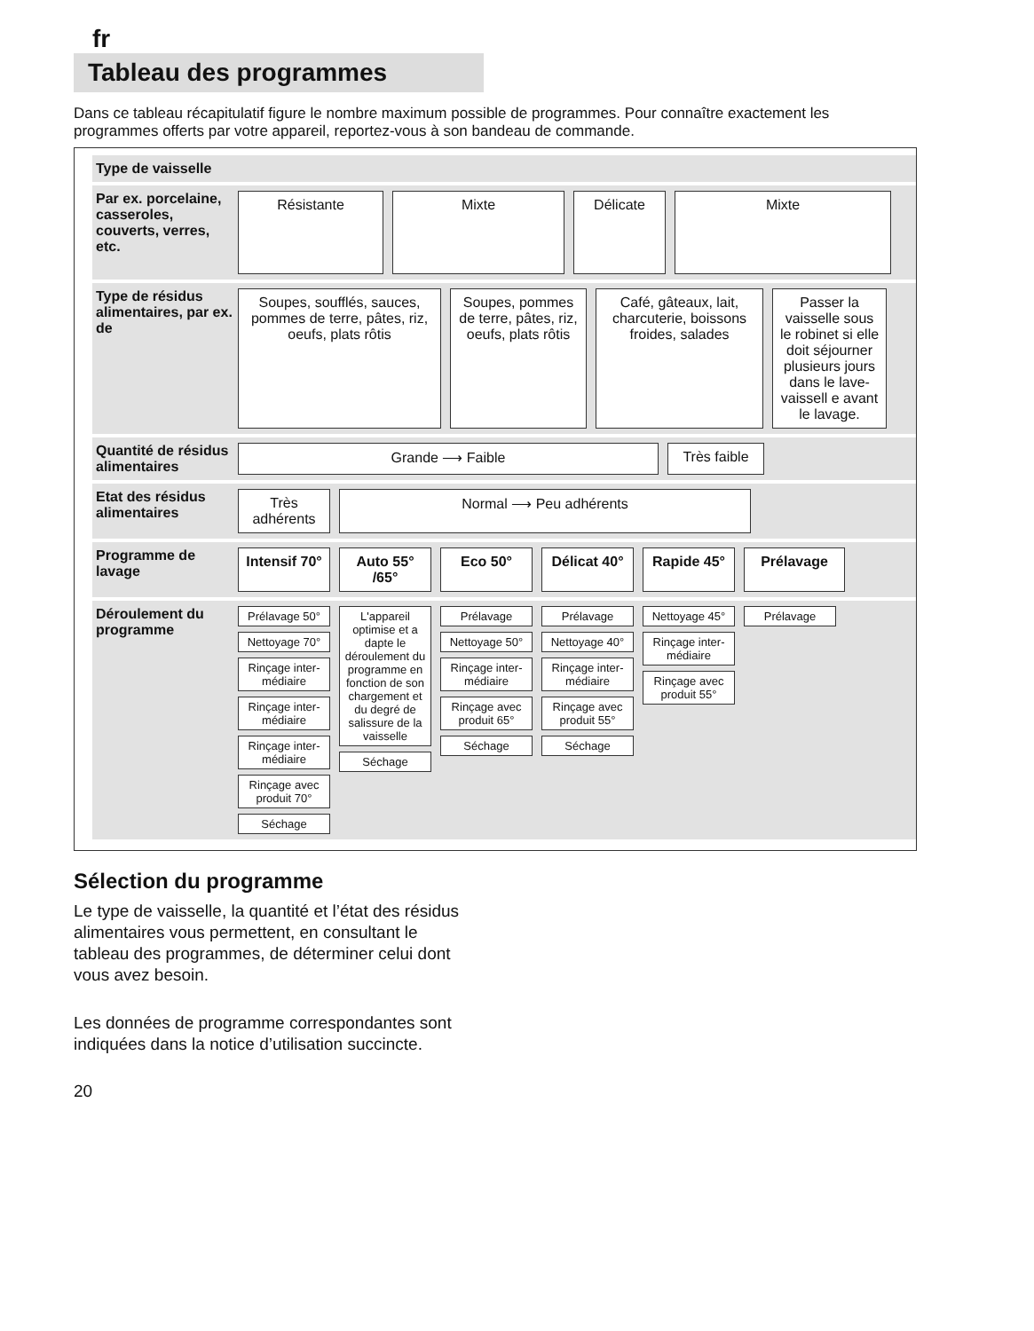fr
Tableau des programmes
Dans ce tableau récapitulatif figure le nombre maximum possible de programmes. Pour connaître exactement les programmes offerts par votre appareil, reportez-vous à son bandeau de commande.
Type de vaisselle
Par ex. porcelaine, casseroles, couverts, verres, etc.
Résistante
Mixte
Délicate
Mixte
Type de résidus alimentaires, par ex. de
Soupes, soufflés, sauces, pommes de terre, pâtes, riz, oeufs, plats rôtis
Soupes, pommes de terre, pâtes, riz, oeufs, plats rôtis
Café, gâteaux, lait, charcuterie, boissons froides, salades
Passer la vaisselle sous le robinet si elle doit séjourner plusieurs jours dans le lave-vaissell e avant le lavage.
Quantité de résidus alimentaires
Grande ⟶ Faible
Très faible
Etat des résidus alimentaires
Très adhérents
Normal ⟶ Peu adhérents
Programme de lavage
Intensif 70°
Auto 55° /65°
Eco 50°
Délicat 40°
Rapide 45°
Prélavage
Déroulement du programme
Prélavage 50°
Nettoyage 70°
Rinçage inter-médiaire
Rinçage inter-médiaire
Rinçage inter-médiaire
Rinçage avec produit 70°
Séchage
L'appareil optimise et a dapte le déroulement du programme en fonction de son chargement et du degré de salissure de la vaisselle
Séchage
Prélavage
Nettoyage 50°
Rinçage inter-médiaire
Rinçage avec produit 65°
Séchage
Prélavage
Nettoyage 40°
Rinçage inter-médiaire
Rinçage avec produit 55°
Séchage
Nettoyage 45°
Rinçage inter-médiaire
Rinçage avec produit 55°
Prélavage
Sélection du programme
Le type de vaisselle, la quantité et l’état des résidus alimentaires vous permettent, en consultant le tableau des programmes, de déterminer celui dont vous avez besoin.
Les données de programme correspondantes sont indiquées dans la notice d’utilisation succincte.
20